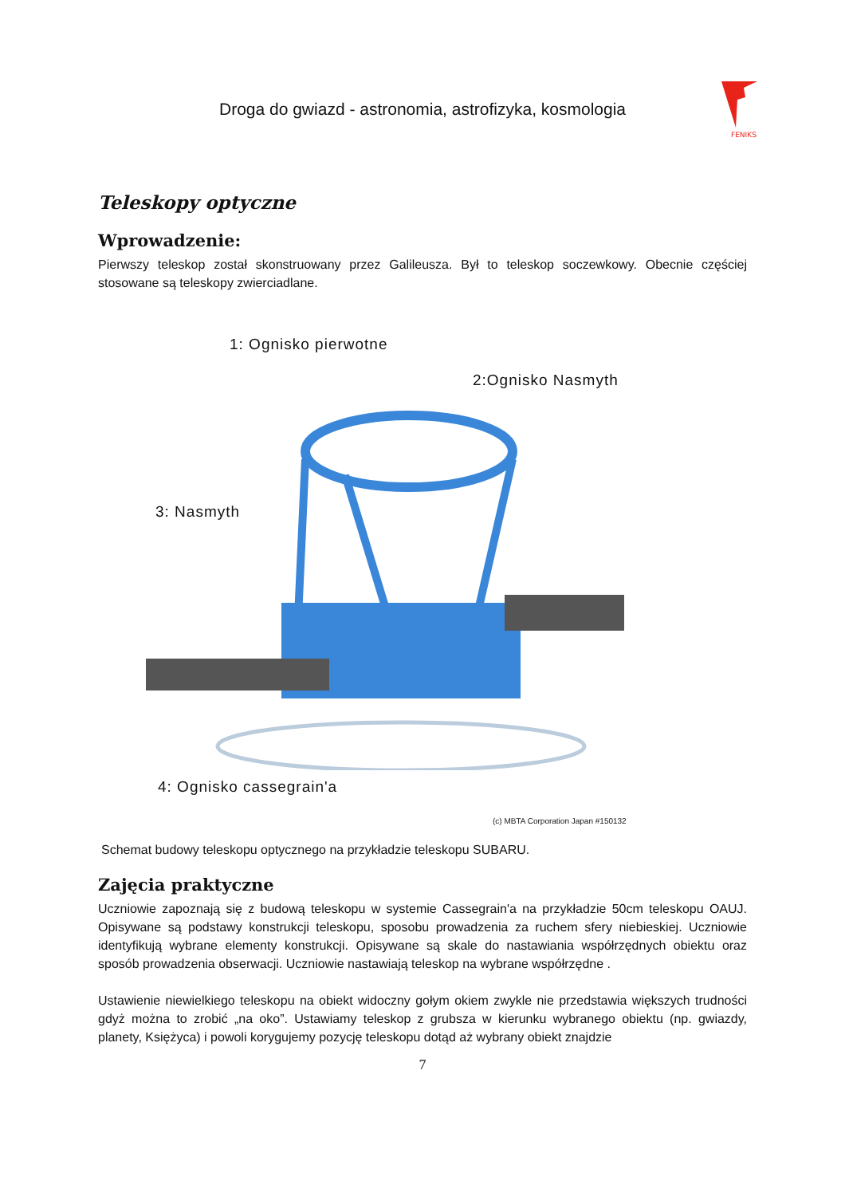Droga do gwiazd - astronomia, astrofizyka, kosmologia
FENIKS
Teleskopy optyczne
Wprowadzenie:
Pierwszy teleskop został skonstruowany przez Galileusza. Był to teleskop soczewkowy. Obecnie częściej stosowane są teleskopy zwierciadlane.
1: Ognisko pierwotne
2:Ognisko Nasmyth
3: Nasmyth
4: Ognisko cassegrain'a
(c) MBTA Corporation Japan #150132
Schemat budowy teleskopu optycznego na przykładzie teleskopu SUBARU.
Zajęcia praktyczne
Uczniowie zapoznają się z budową teleskopu w systemie Cassegrain'a na przykładzie 50cm teleskopu OAUJ. Opisywane są podstawy konstrukcji teleskopu, sposobu prowadzenia za ruchem sfery niebieskiej. Uczniowie identyfikują wybrane elementy konstrukcji. Opisywane są skale do nastawiania współrzędnych obiektu oraz sposób prowadzenia obserwacji. Uczniowie nastawiają teleskop na wybrane współrzędne .
Ustawienie niewielkiego teleskopu na obiekt widoczny gołym okiem zwykle nie przedstawia większych trudności gdyż można to zrobić „na oko”. Ustawiamy teleskop z grubsza w kierunku wybranego obiektu (np. gwiazdy, planety, Księżyca) i powoli korygujemy pozycję teleskopu dotąd aż wybrany obiekt znajdzie
7